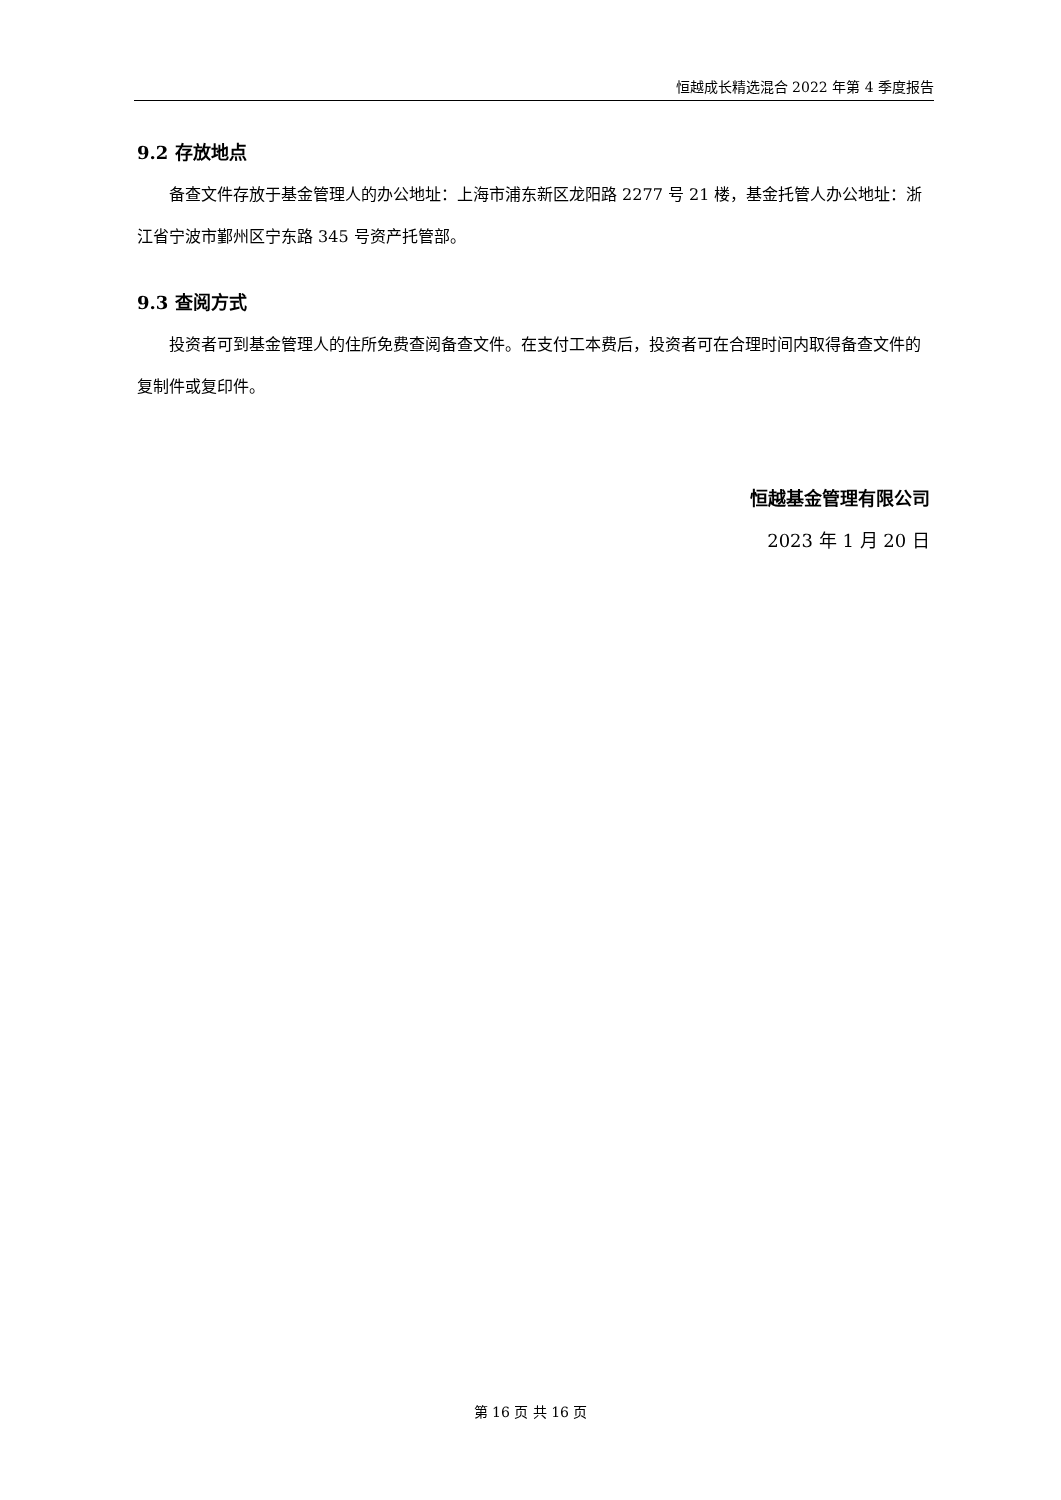恒越成长精选混合 2022 年第 4 季度报告
9.2 存放地点
备查文件存放于基金管理人的办公地址：上海市浦东新区龙阳路 2277 号 21 楼，基金托管人办公地址：浙江省宁波市鄞州区宁东路 345 号资产托管部。
9.3 查阅方式
投资者可到基金管理人的住所免费查阅备查文件。在支付工本费后，投资者可在合理时间内取得备查文件的复制件或复印件。
恒越基金管理有限公司
2023 年 1 月 20 日
第 16 页 共 16 页